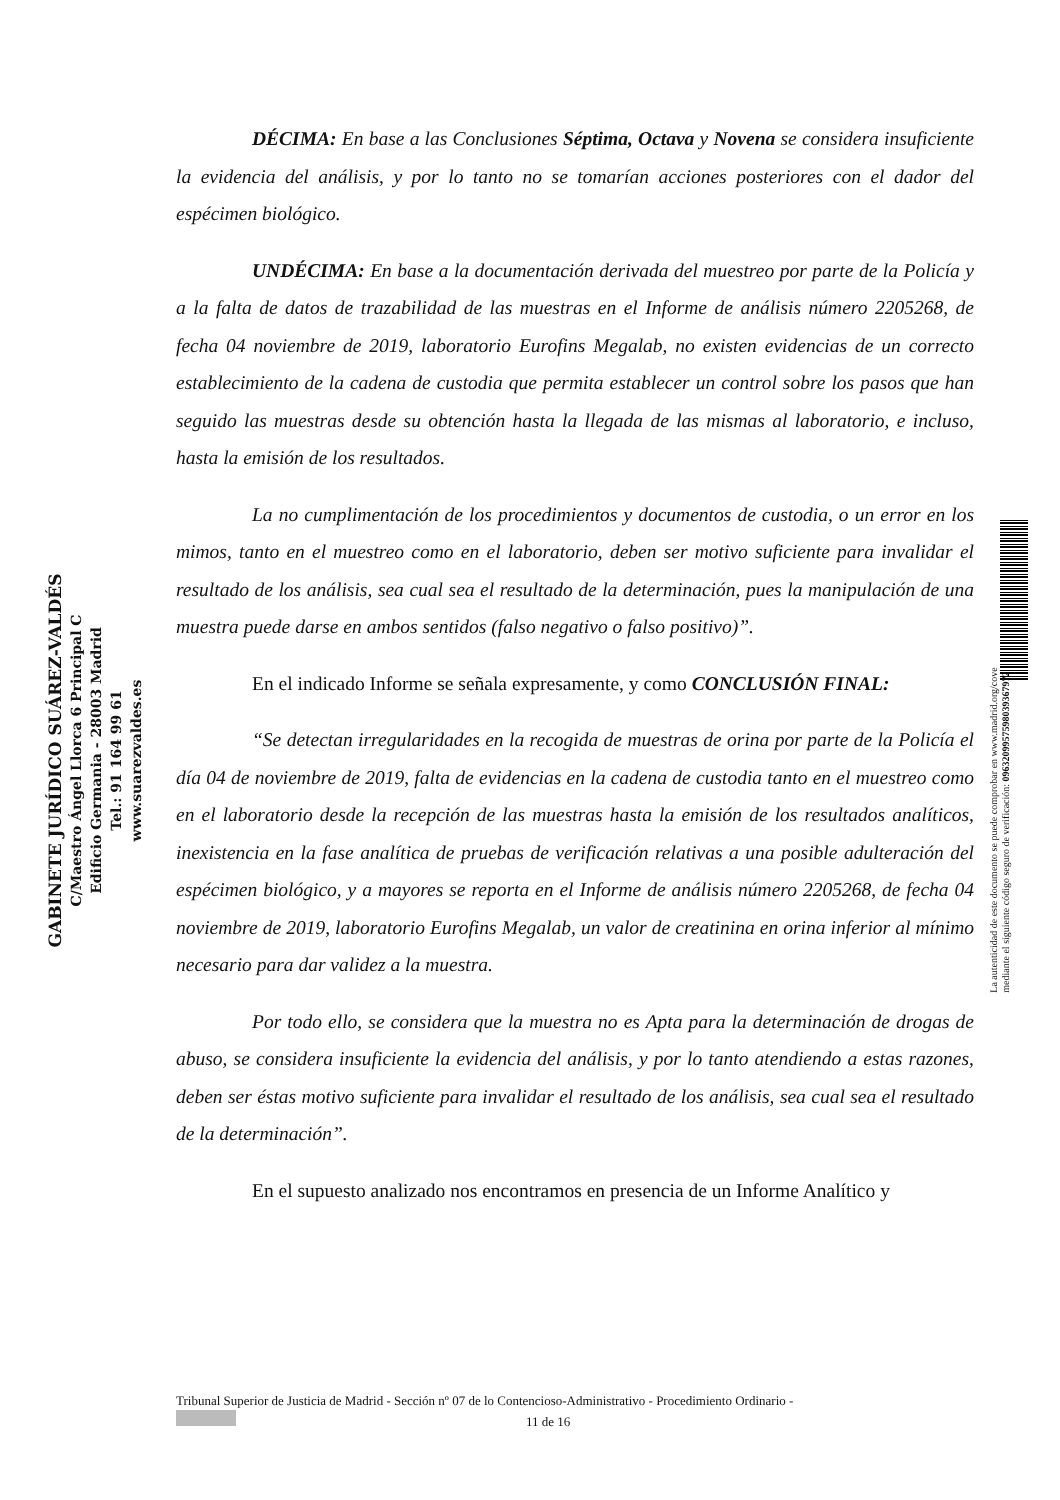GABINETE JURÍDICO SUÁREZ-VALDÉS
C/Maestro Ángel Llorca 6 Principal C
Edificio Germania - 28003 Madrid
Tel.: 91 164 99 61
www.suarezvaldes.es
DÉCIMA: En base a las Conclusiones Séptima, Octava y Novena se considera insuficiente la evidencia del análisis, y por lo tanto no se tomarían acciones posteriores con el dador del espécimen biológico.
UNDÉCIMA: En base a la documentación derivada del muestreo por parte de la Policía y a la falta de datos de trazabilidad de las muestras en el Informe de análisis número 2205268, de fecha 04 noviembre de 2019, laboratorio Eurofins Megalab, no existen evidencias de un correcto establecimiento de la cadena de custodia que permita establecer un control sobre los pasos que han seguido las muestras desde su obtención hasta la llegada de las mismas al laboratorio, e incluso, hasta la emisión de los resultados.
La no cumplimentación de los procedimientos y documentos de custodia, o un error en los mimos, tanto en el muestreo como en el laboratorio, deben ser motivo suficiente para invalidar el resultado de los análisis, sea cual sea el resultado de la determinación, pues la manipulación de una muestra puede darse en ambos sentidos (falso negativo o falso positivo)”.
En el indicado Informe se señala expresamente, y como CONCLUSIÓN FINAL:
“Se detectan irregularidades en la recogida de muestras de orina por parte de la Policía el día 04 de noviembre de 2019, falta de evidencias en la cadena de custodia tanto en el muestreo como en el laboratorio desde la recepción de las muestras hasta la emisión de los resultados analíticos, inexistencia en la fase analítica de pruebas de verificación relativas a una posible adulteración del espécimen biológico, y a mayores se reporta en el Informe de análisis número 2205268, de fecha 04 noviembre de 2019, laboratorio Eurofins Megalab, un valor de creatinina en orina inferior al mínimo necesario para dar validez a la muestra.
Por todo ello, se considera que la muestra no es Apta para la determinación de drogas de abuso, se considera insuficiente la evidencia del análisis, y por lo tanto atendiendo a estas razones, deben ser éstas motivo suficiente para invalidar el resultado de los análisis, sea cual sea el resultado de la determinación”.
En el supuesto analizado nos encontramos en presencia de un Informe Analítico y
La autenticidad de este documento se puede comprobar en www.madrid.org/cove
mediante el siguiente código seguro de verificación: 0963209957598039367972
Tribunal Superior de Justicia de Madrid - Sección nº 07 de lo Contencioso-Administrativo - Procedimiento Ordinario -
11 de 16